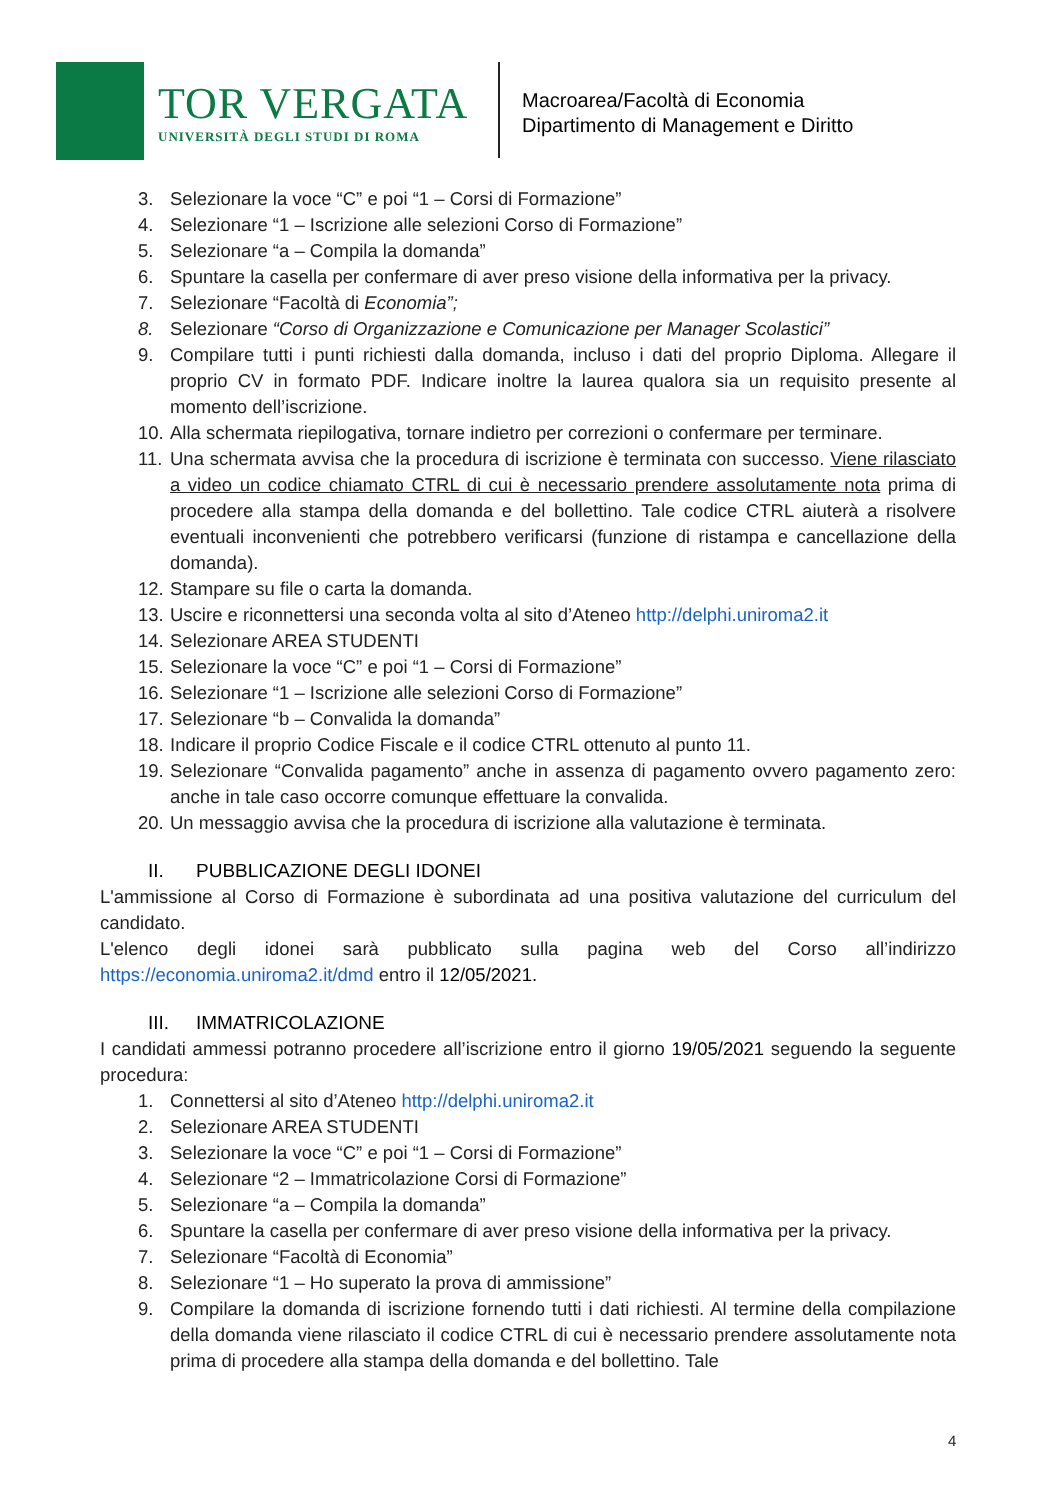TOR VERGATA
UNIVERSITÀ DEGLI STUDI DI ROMA
Macroarea/Facoltà di Economia
Dipartimento di Management e Diritto
3. Selezionare la voce “C” e poi “1 – Corsi di Formazione”
4. Selezionare “1 – Iscrizione alle selezioni Corso di Formazione”
5. Selezionare “a – Compila la domanda”
6. Spuntare la casella per confermare di aver preso visione della informativa per la privacy.
7. Selezionare “Facoltà di Economia”;
8. Selezionare “Corso di Organizzazione e Comunicazione per Manager Scolastici”
9. Compilare tutti i punti richiesti dalla domanda, incluso i dati del proprio Diploma. Allegare il proprio CV in formato PDF. Indicare inoltre la laurea qualora sia un requisito presente al momento dell’iscrizione.
10. Alla schermata riepilogativa, tornare indietro per correzioni o confermare per terminare.
11. Una schermata avvisa che la procedura di iscrizione è terminata con successo. Viene rilasciato a video un codice chiamato CTRL di cui è necessario prendere assolutamente nota prima di procedere alla stampa della domanda e del bollettino. Tale codice CTRL aiuterà a risolvere eventuali inconvenienti che potrebbero verificarsi (funzione di ristampa e cancellazione della domanda).
12. Stampare su file o carta la domanda.
13. Uscire e riconnettersi una seconda volta al sito d’Ateneo http://delphi.uniroma2.it
14. Selezionare AREA STUDENTI
15. Selezionare la voce “C” e poi “1 – Corsi di Formazione”
16. Selezionare “1 – Iscrizione alle selezioni Corso di Formazione”
17. Selezionare “b – Convalida la domanda”
18. Indicare il proprio Codice Fiscale e il codice CTRL ottenuto al punto 11.
19. Selezionare “Convalida pagamento” anche in assenza di pagamento ovvero pagamento zero: anche in tale caso occorre comunque effettuare la convalida.
20. Un messaggio avvisa che la procedura di iscrizione alla valutazione è terminata.
II. PUBBLICAZIONE DEGLI IDONEI
L'ammissione al Corso di Formazione è subordinata ad una positiva valutazione del curriculum del candidato.
L'elenco degli idonei sarà pubblicato sulla pagina web del Corso all’indirizzo https://economia.uniroma2.it/dmd entro il 12/05/2021.
III. IMMATRICOLAZIONE
I candidati ammessi potranno procedere all’iscrizione entro il giorno 19/05/2021 seguendo la seguente procedura:
1. Connettersi al sito d’Ateneo http://delphi.uniroma2.it
2. Selezionare AREA STUDENTI
3. Selezionare la voce “C” e poi “1 – Corsi di Formazione”
4. Selezionare “2 – Immatricolazione Corsi di Formazione”
5. Selezionare “a – Compila la domanda”
6. Spuntare la casella per confermare di aver preso visione della informativa per la privacy.
7. Selezionare “Facoltà di Economia”
8. Selezionare “1 – Ho superato la prova di ammissione”
9. Compilare la domanda di iscrizione fornendo tutti i dati richiesti. Al termine della compilazione della domanda viene rilasciato il codice CTRL di cui è necessario prendere assolutamente nota prima di procedere alla stampa della domanda e del bollettino. Tale
4